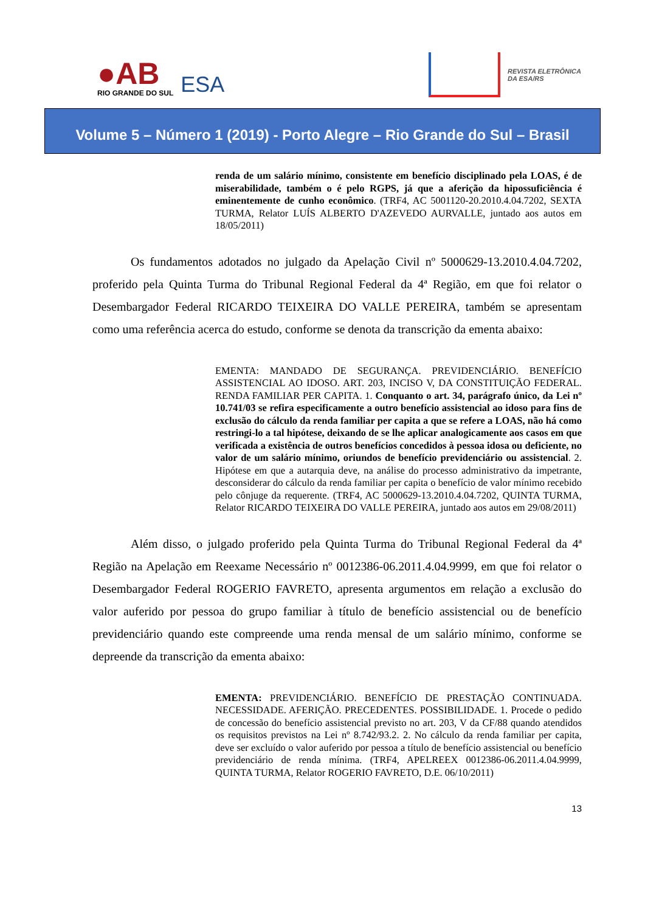●AB
RIO GRANDE DO SUL
ESA
REVISTA ELETRÔNICA
DA ESA/RS
Volume 5 – Número 1 (2019) - Porto Alegre – Rio Grande do Sul – Brasil
renda de um salário mínimo, consistente em benefício disciplinado pela LOAS, é de miserabilidade, também o é pelo RGPS, já que a aferição da hipossuficiência é eminentemente de cunho econômico. (TRF4, AC 5001120-20.2010.4.04.7202, SEXTA TURMA, Relator LUÍS ALBERTO D'AZEVEDO AURVALLE, juntado aos autos em 18/05/2011)
Os fundamentos adotados no julgado da Apelação Civil nº 5000629-13.2010.4.04.7202, proferido pela Quinta Turma do Tribunal Regional Federal da 4ª Região, em que foi relator o Desembargador Federal RICARDO TEIXEIRA DO VALLE PEREIRA, também se apresentam como uma referência acerca do estudo, conforme se denota da transcrição da ementa abaixo:
EMENTA: MANDADO DE SEGURANÇA. PREVIDENCIÁRIO. BENEFÍCIO ASSISTENCIAL AO IDOSO. ART. 203, INCISO V, DA CONSTITUIÇÃO FEDERAL. RENDA FAMILIAR PER CAPITA. 1. Conquanto o art. 34, parágrafo único, da Lei nº 10.741/03 se refira especificamente a outro benefício assistencial ao idoso para fins de exclusão do cálculo da renda familiar per capita a que se refere a LOAS, não há como restringi-lo a tal hipótese, deixando de se lhe aplicar analogicamente aos casos em que verificada a existência de outros benefícios concedidos à pessoa idosa ou deficiente, no valor de um salário mínimo, oriundos de benefício previdenciário ou assistencial. 2. Hipótese em que a autarquia deve, na análise do processo administrativo da impetrante, desconsiderar do cálculo da renda familiar per capita o benefício de valor mínimo recebido pelo cônjuge da requerente. (TRF4, AC 5000629-13.2010.4.04.7202, QUINTA TURMA, Relator RICARDO TEIXEIRA DO VALLE PEREIRA, juntado aos autos em 29/08/2011)
Além disso, o julgado proferido pela Quinta Turma do Tribunal Regional Federal da 4ª Região na Apelação em Reexame Necessário nº 0012386-06.2011.4.04.9999, em que foi relator o Desembargador Federal ROGERIO FAVRETO, apresenta argumentos em relação a exclusão do valor auferido por pessoa do grupo familiar à título de benefício assistencial ou de benefício previdenciário quando este compreende uma renda mensal de um salário mínimo, conforme se depreende da transcrição da ementa abaixo:
EMENTA: PREVIDENCIÁRIO. BENEFÍCIO DE PRESTAÇÃO CONTINUADA. NECESSIDADE. AFERIÇÃO. PRECEDENTES. POSSIBILIDADE. 1. Procede o pedido de concessão do benefício assistencial previsto no art. 203, V da CF/88 quando atendidos os requisitos previstos na Lei nº 8.742/93.2. 2. No cálculo da renda familiar per capita, deve ser excluído o valor auferido por pessoa a título de benefício assistencial ou benefício previdenciário de renda mínima. (TRF4, APELREEX 0012386-06.2011.4.04.9999, QUINTA TURMA, Relator ROGERIO FAVRETO, D.E. 06/10/2011)
13